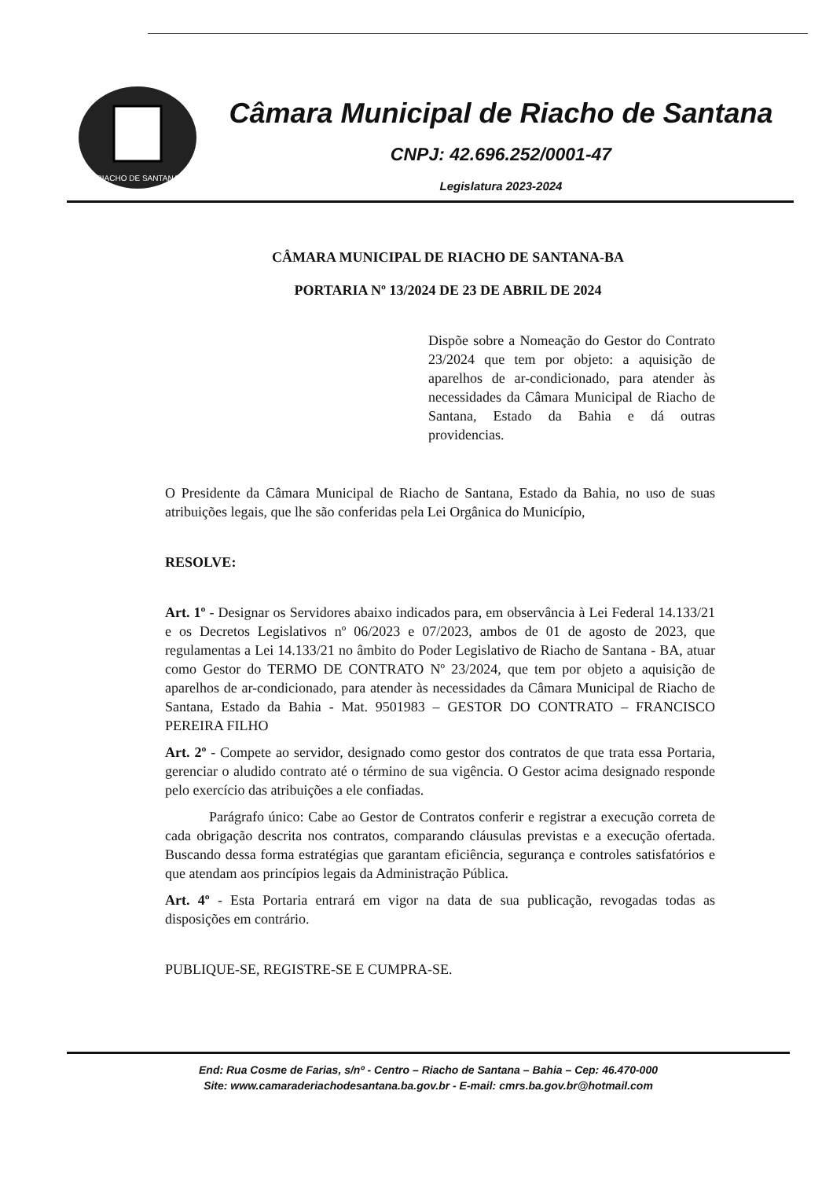RIACHO DE SANTANA
Câmara Municipal de Riacho de Santana
CNPJ: 42.696.252/0001-47
Legislatura 2023-2024
CÂMARA MUNICIPAL DE RIACHO DE SANTANA-BA
PORTARIA Nº 13/2024 DE 23 DE ABRIL DE 2024
Dispõe sobre a Nomeação do Gestor do Contrato 23/2024 que tem por objeto: a aquisição de aparelhos de ar-condicionado, para atender às necessidades da Câmara Municipal de Riacho de Santana, Estado da Bahia e dá outras providencias.
O Presidente da Câmara Municipal de Riacho de Santana, Estado da Bahia, no uso de suas atribuições legais, que lhe são conferidas pela Lei Orgânica do Município,
RESOLVE:
Art. 1º - Designar os Servidores abaixo indicados para, em observância à Lei Federal 14.133/21 e os Decretos Legislativos nº 06/2023 e 07/2023, ambos de 01 de agosto de 2023, que regulamentas a Lei 14.133/21 no âmbito do Poder Legislativo de Riacho de Santana - BA, atuar como Gestor do TERMO DE CONTRATO Nº 23/2024, que tem por objeto a aquisição de aparelhos de ar-condicionado, para atender às necessidades da Câmara Municipal de Riacho de Santana, Estado da Bahia - Mat. 9501983 – GESTOR DO CONTRATO – FRANCISCO PEREIRA FILHO
Art. 2º - Compete ao servidor, designado como gestor dos contratos de que trata essa Portaria, gerenciar o aludido contrato até o término de sua vigência. O Gestor acima designado responde pelo exercício das atribuições a ele confiadas.
Parágrafo único: Cabe ao Gestor de Contratos conferir e registrar a execução correta de cada obrigação descrita nos contratos, comparando cláusulas previstas e a execução ofertada. Buscando dessa forma estratégias que garantam eficiência, segurança e controles satisfatórios e que atendam aos princípios legais da Administração Pública.
Art. 4º - Esta Portaria entrará em vigor na data de sua publicação, revogadas todas as disposições em contrário.
PUBLIQUE-SE, REGISTRE-SE E CUMPRA-SE.
End: Rua Cosme de Farias, s/nº - Centro – Riacho de Santana – Bahia – Cep: 46.470-000
Site: www.camaraderiachodesantana.ba.gov.br - E-mail: cmrs.ba.gov.br@hotmail.com